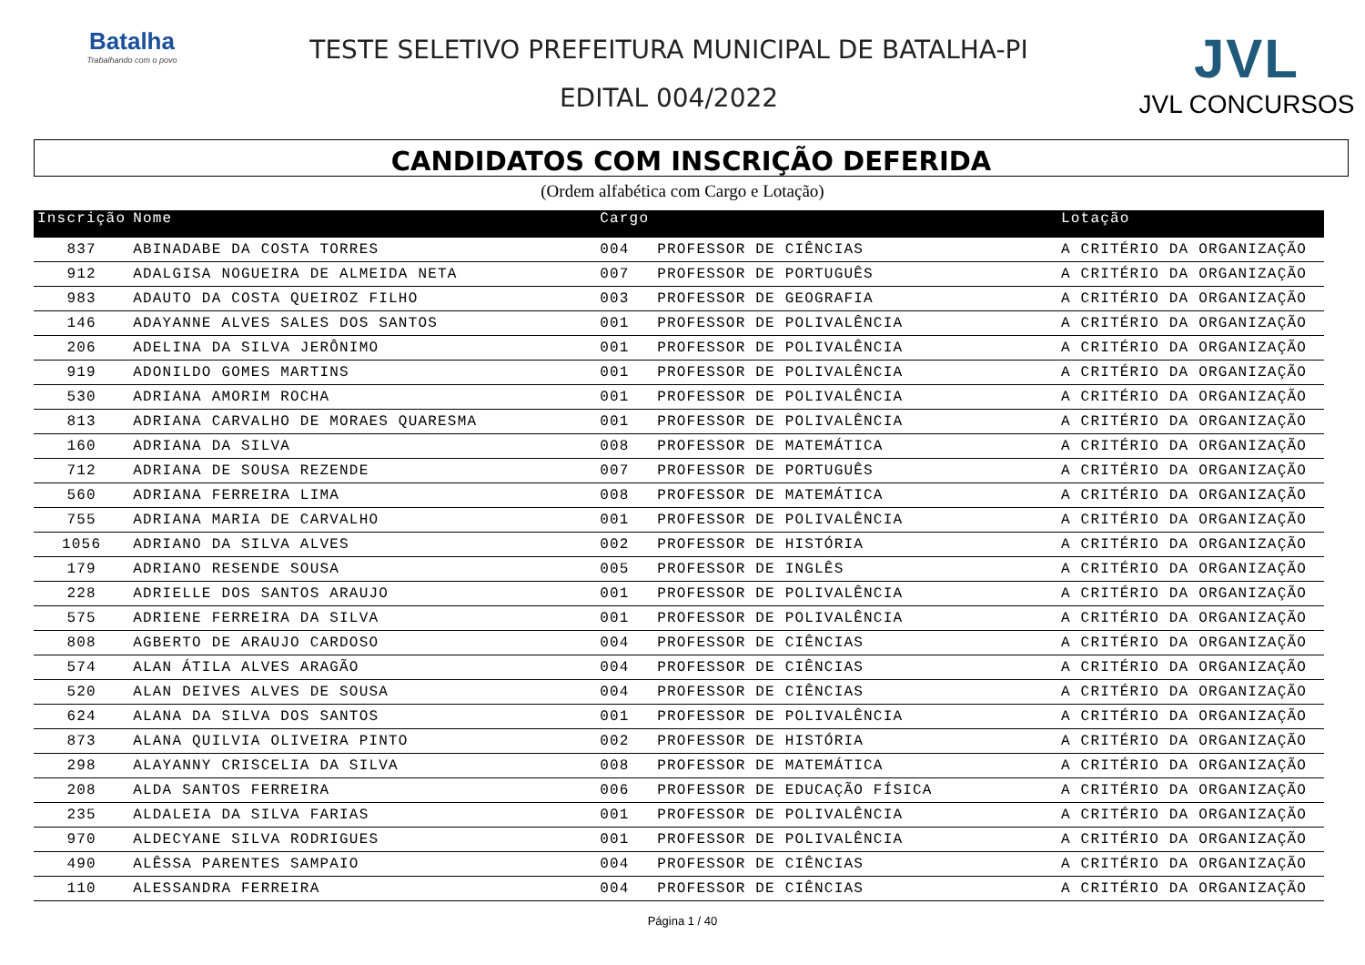Batalha
Trabalhando com o povo
TESTE SELETIVO PREFEITURA MUNICIPAL DE BATALHA-PI
EDITAL 004/2022
JVL
JVL CONCURSOS
CANDIDATOS COM INSCRIÇÃO DEFERIDA
(Ordem alfabética com Cargo e Lotação)
| Inscrição | Nome | Cargo | | Lotação |
| --- | --- | --- | --- | --- |
| 837 | ABINADABE DA COSTA TORRES | 004 | PROFESSOR DE CIÊNCIAS | A CRITÉRIO DA ORGANIZAÇÃO |
| 912 | ADALGISA NOGUEIRA DE ALMEIDA NETA | 007 | PROFESSOR DE PORTUGUÊS | A CRITÉRIO DA ORGANIZAÇÃO |
| 983 | ADAUTO DA COSTA QUEIROZ FILHO | 003 | PROFESSOR DE GEOGRAFIA | A CRITÉRIO DA ORGANIZAÇÃO |
| 146 | ADAYANNE ALVES SALES DOS SANTOS | 001 | PROFESSOR DE POLIVALÊNCIA | A CRITÉRIO DA ORGANIZAÇÃO |
| 206 | ADELINA DA SILVA JERÔNIMO | 001 | PROFESSOR DE POLIVALÊNCIA | A CRITÉRIO DA ORGANIZAÇÃO |
| 919 | ADONILDO GOMES MARTINS | 001 | PROFESSOR DE POLIVALÊNCIA | A CRITÉRIO DA ORGANIZAÇÃO |
| 530 | ADRIANA AMORIM ROCHA | 001 | PROFESSOR DE POLIVALÊNCIA | A CRITÉRIO DA ORGANIZAÇÃO |
| 813 | ADRIANA CARVALHO DE MORAES QUARESMA | 001 | PROFESSOR DE POLIVALÊNCIA | A CRITÉRIO DA ORGANIZAÇÃO |
| 160 | ADRIANA DA SILVA | 008 | PROFESSOR DE MATEMÁTICA | A CRITÉRIO DA ORGANIZAÇÃO |
| 712 | ADRIANA DE SOUSA REZENDE | 007 | PROFESSOR DE PORTUGUÊS | A CRITÉRIO DA ORGANIZAÇÃO |
| 560 | ADRIANA FERREIRA LIMA | 008 | PROFESSOR DE MATEMÁTICA | A CRITÉRIO DA ORGANIZAÇÃO |
| 755 | ADRIANA MARIA DE CARVALHO | 001 | PROFESSOR DE POLIVALÊNCIA | A CRITÉRIO DA ORGANIZAÇÃO |
| 1056 | ADRIANO DA SILVA ALVES | 002 | PROFESSOR DE HISTÓRIA | A CRITÉRIO DA ORGANIZAÇÃO |
| 179 | ADRIANO RESENDE SOUSA | 005 | PROFESSOR DE INGLÊS | A CRITÉRIO DA ORGANIZAÇÃO |
| 228 | ADRIELLE DOS SANTOS ARAUJO | 001 | PROFESSOR DE POLIVALÊNCIA | A CRITÉRIO DA ORGANIZAÇÃO |
| 575 | ADRIENE FERREIRA DA SILVA | 001 | PROFESSOR DE POLIVALÊNCIA | A CRITÉRIO DA ORGANIZAÇÃO |
| 808 | AGBERTO DE ARAUJO CARDOSO | 004 | PROFESSOR DE CIÊNCIAS | A CRITÉRIO DA ORGANIZAÇÃO |
| 574 | ALAN ÁTILA ALVES ARAGÃO | 004 | PROFESSOR DE CIÊNCIAS | A CRITÉRIO DA ORGANIZAÇÃO |
| 520 | ALAN DEIVES ALVES DE SOUSA | 004 | PROFESSOR DE CIÊNCIAS | A CRITÉRIO DA ORGANIZAÇÃO |
| 624 | ALANA DA SILVA DOS SANTOS | 001 | PROFESSOR DE POLIVALÊNCIA | A CRITÉRIO DA ORGANIZAÇÃO |
| 873 | ALANA QUILVIA OLIVEIRA PINTO | 002 | PROFESSOR DE HISTÓRIA | A CRITÉRIO DA ORGANIZAÇÃO |
| 298 | ALAYANNY CRISCELIA DA SILVA | 008 | PROFESSOR DE MATEMÁTICA | A CRITÉRIO DA ORGANIZAÇÃO |
| 208 | ALDA SANTOS FERREIRA | 006 | PROFESSOR DE EDUCAÇÃO FÍSICA | A CRITÉRIO DA ORGANIZAÇÃO |
| 235 | ALDALEIA DA SILVA FARIAS | 001 | PROFESSOR DE POLIVALÊNCIA | A CRITÉRIO DA ORGANIZAÇÃO |
| 970 | ALDECYANE SILVA RODRIGUES | 001 | PROFESSOR DE POLIVALÊNCIA | A CRITÉRIO DA ORGANIZAÇÃO |
| 490 | ALÊSSA PARENTES SAMPAIO | 004 | PROFESSOR DE CIÊNCIAS | A CRITÉRIO DA ORGANIZAÇÃO |
| 110 | ALESSANDRA FERREIRA | 004 | PROFESSOR DE CIÊNCIAS | A CRITÉRIO DA ORGANIZAÇÃO |
Página 1 / 40